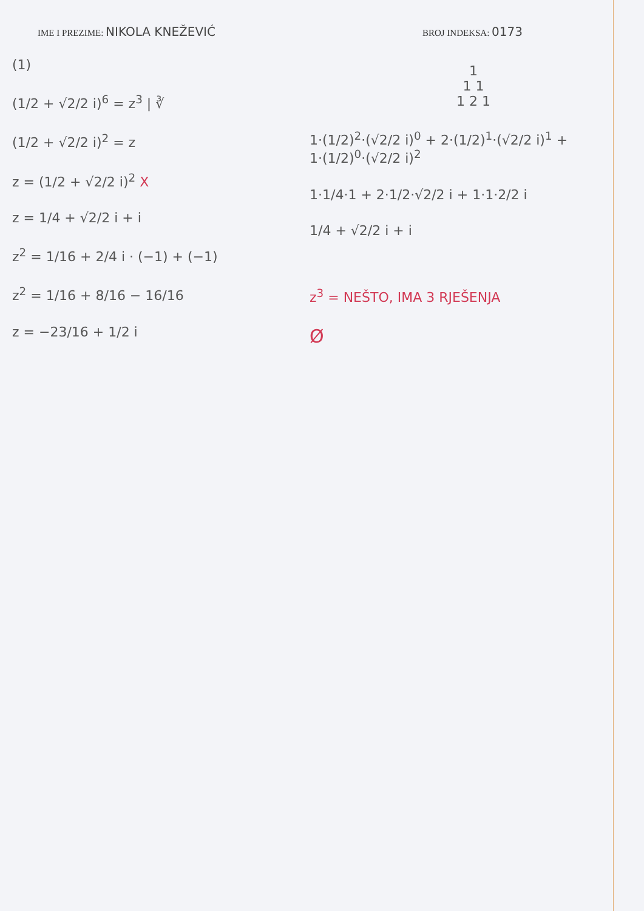IME I PREZIME: NIKOLA KNEŽEVIĆ
BROJ INDEKSA: 0173
(1)
(1/2 + √2/2 i)<sup>6</sup> = z<sup>3</sup> | ∛
(1/2 + √2/2 i)<sup>2</sup> = z
z = (1/2 + √2/2 i)<sup>2</sup> X
z = 1/4 + √2/2 i + i
z<sup>2</sup> = 1/16 + 2/4 i · (−1) + (−1)
z<sup>2</sup> = 1/16 + 8/16 − 16/16
z = −23/16 + 1/2 i
1
1 1
1 2 1
1·(1/2)<sup>2</sup>·(√2/2 i)<sup>0</sup> + 2·(1/2)<sup>1</sup>·(√2/2 i)<sup>1</sup> + 1·(1/2)<sup>0</sup>·(√2/2 i)<sup>2</sup>
1·1/4·1 + 2·1/2·√2/2 i + 1·1·2/2 i
1/4 + √2/2 i + i
z<sup>3</sup> = NEŠTO, IMA 3 RJEŠENJA
Ø